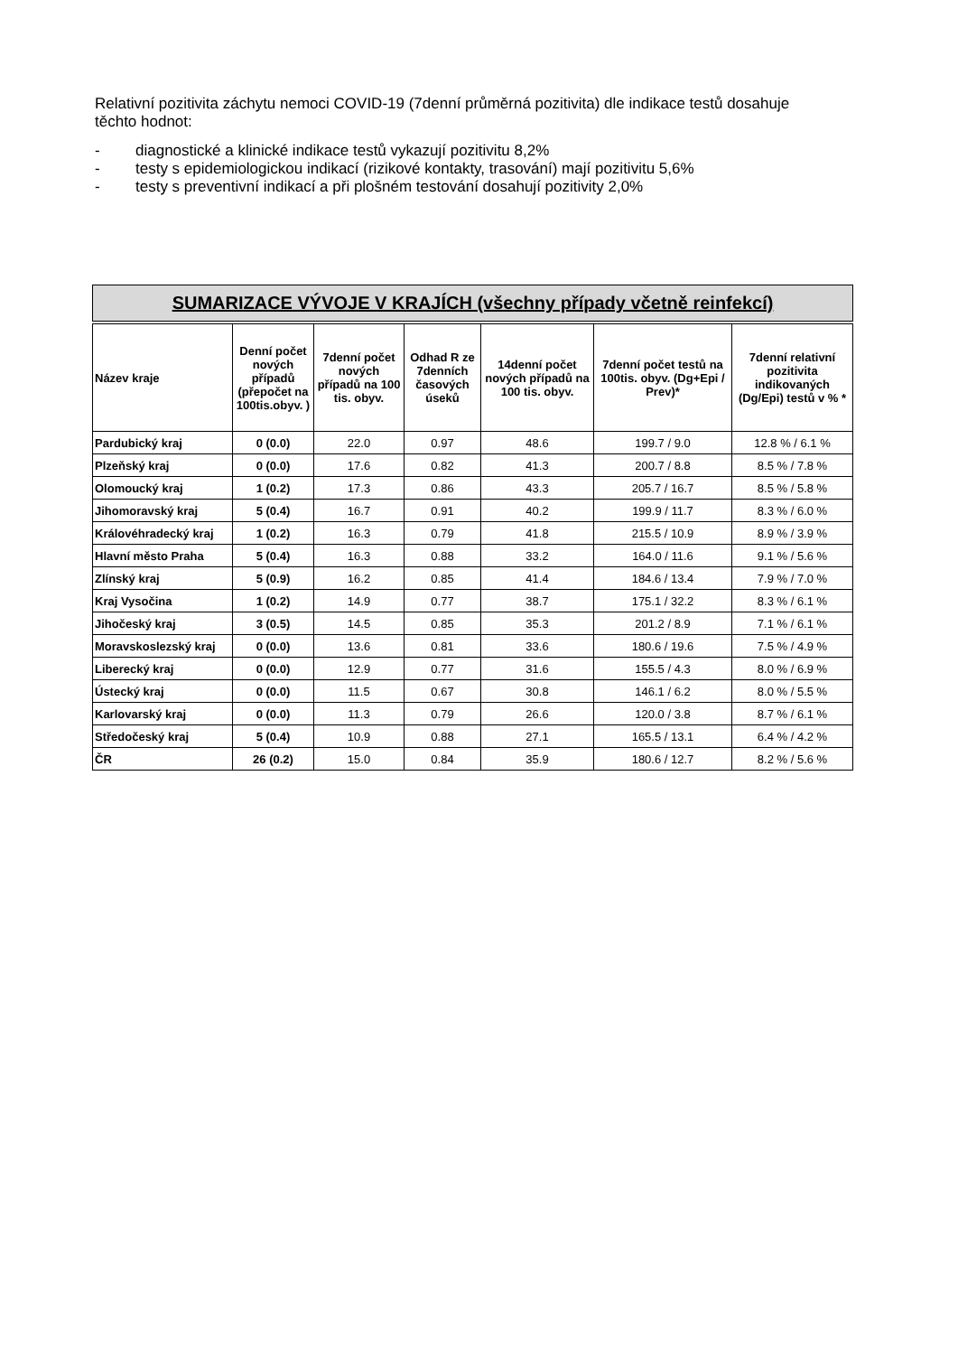Relativní pozitivita záchytu nemoci COVID-19 (7denní průměrná pozitivita) dle indikace testů dosahuje těchto hodnot:
- diagnostické a klinické indikace testů vykazují pozitivitu 8,2%
- testy s epidemiologickou indikací (rizikové kontakty, trasování) mají pozitivitu 5,6%
- testy s preventivní indikací a při plošném testování dosahují pozitivity 2,0%
SUMARIZACE VÝVOJE V KRAJÍCH (všechny případy včetně reinfekcí)
| Název kraje | Denní počet nových případů (přepočet na 100tis.obyv. ) | 7denní počet nových případů na 100 tis. obyv. | Odhad R ze 7denních časových úseků | 14denní počet nových případů na 100 tis. obyv. | 7denní počet testů na 100tis. obyv. (Dg+Epi / Prev)* | 7denní relativní pozitivita indikovaných (Dg/Epi) testů v % * |
| --- | --- | --- | --- | --- | --- | --- |
| Pardubický kraj | 0 (0.0) | 22.0 | 0.97 | 48.6 | 199.7 / 9.0 | 12.8 % / 6.1 % |
| Plzeňský kraj | 0 (0.0) | 17.6 | 0.82 | 41.3 | 200.7 / 8.8 | 8.5 % / 7.8 % |
| Olomoucký kraj | 1 (0.2) | 17.3 | 0.86 | 43.3 | 205.7 / 16.7 | 8.5 % / 5.8 % |
| Jihomoravský kraj | 5 (0.4) | 16.7 | 0.91 | 40.2 | 199.9 / 11.7 | 8.3 % / 6.0 % |
| Královéhradecký kraj | 1 (0.2) | 16.3 | 0.79 | 41.8 | 215.5 / 10.9 | 8.9 % / 3.9 % |
| Hlavní město Praha | 5 (0.4) | 16.3 | 0.88 | 33.2 | 164.0 / 11.6 | 9.1 % / 5.6 % |
| Zlínský kraj | 5 (0.9) | 16.2 | 0.85 | 41.4 | 184.6 / 13.4 | 7.9 % / 7.0 % |
| Kraj Vysočina | 1 (0.2) | 14.9 | 0.77 | 38.7 | 175.1 / 32.2 | 8.3 % / 6.1 % |
| Jihočeský kraj | 3 (0.5) | 14.5 | 0.85 | 35.3 | 201.2 / 8.9 | 7.1 % / 6.1 % |
| Moravskoslezský kraj | 0 (0.0) | 13.6 | 0.81 | 33.6 | 180.6 / 19.6 | 7.5 % / 4.9 % |
| Liberecký kraj | 0 (0.0) | 12.9 | 0.77 | 31.6 | 155.5 / 4.3 | 8.0 % / 6.9 % |
| Ústecký kraj | 0 (0.0) | 11.5 | 0.67 | 30.8 | 146.1 / 6.2 | 8.0 % / 5.5 % |
| Karlovarský kraj | 0 (0.0) | 11.3 | 0.79 | 26.6 | 120.0 / 3.8 | 8.7 % / 6.1 % |
| Středočeský kraj | 5 (0.4) | 10.9 | 0.88 | 27.1 | 165.5 / 13.1 | 6.4 % / 4.2 % |
| ČR | 26 (0.2) | 15.0 | 0.84 | 35.9 | 180.6 / 12.7 | 8.2 % / 5.6 % |